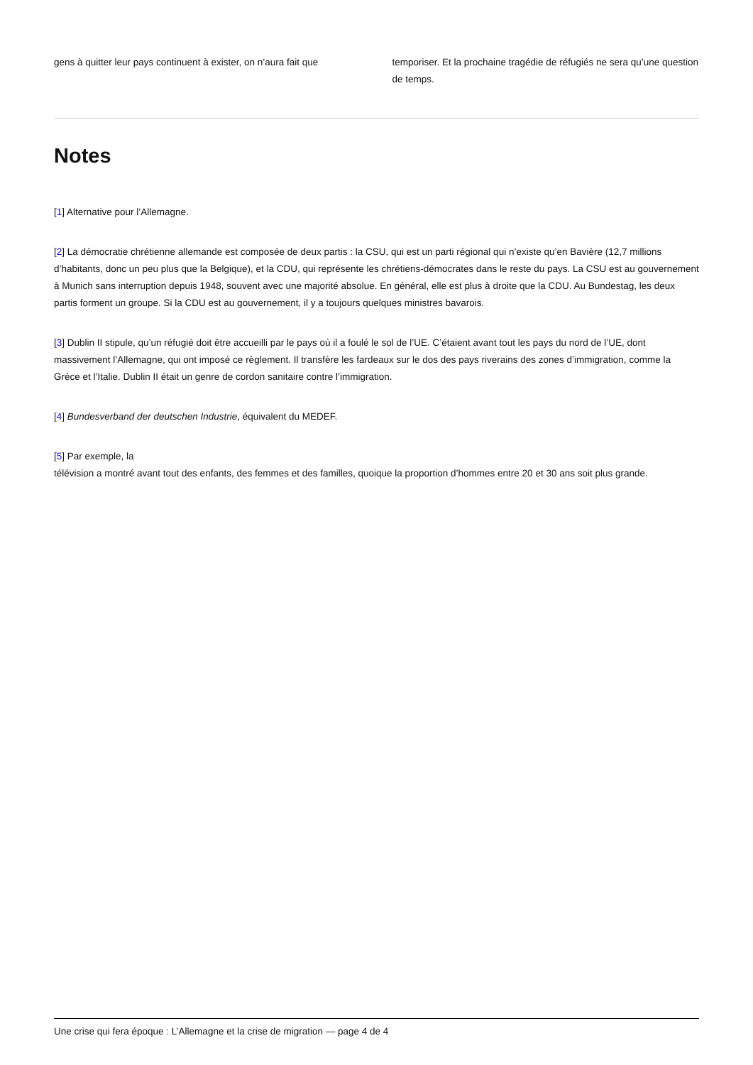gens à quitter leur pays continuent à exister, on n’aura fait que
temporiser. Et la prochaine tragédie de réfugiés ne sera qu’une question de temps.
Notes
[1] Alternative pour l’Allemagne.
[2] La démocratie chrétienne allemande est composée de deux partis : la CSU, qui est un parti régional qui n’existe qu’en Bavière (12,7 millions d’habitants, donc un peu plus que la Belgique), et la CDU, qui représente les chrétiens-démocrates dans le reste du pays. La CSU est au gouvernement à Munich sans interruption depuis 1948, souvent avec une majorité absolue. En général, elle est plus à droite que la CDU. Au Bundestag, les deux partis forment un groupe. Si la CDU est au gouvernement, il y a toujours quelques ministres bavarois.
[3] Dublin II stipule, qu’un réfugié doit être accueilli par le pays où il a foulé le sol de l’UE. C’étaient avant tout les pays du nord de l’UE, dont massivement l’Allemagne, qui ont imposé ce règlement. Il transfère les fardeaux sur le dos des pays riverains des zones d’immigration, comme la Grèce et l’Italie. Dublin II était un genre de cordon sanitaire contre l’immigration.
[4] Bundesverband der deutschen Industrie, équivalent du MEDEF.
[5] Par exemple, la
télévision a montré avant tout des enfants, des femmes et des familles, quoique la proportion d’hommes entre 20 et 30 ans soit plus grande.
Une crise qui fera époque : L’Allemagne et la crise de migration — page 4 de 4